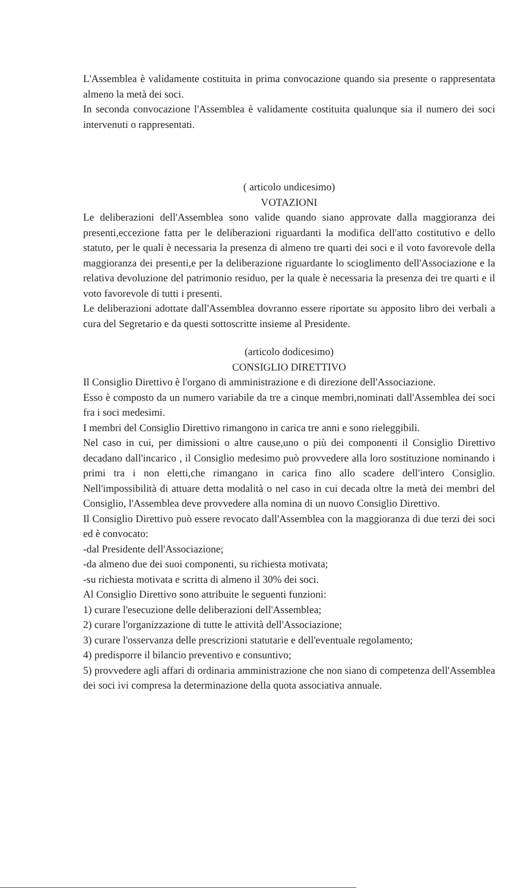L'Assemblea è validamente costituita in prima convocazione quando sia presente o rappresentata almeno la metà dei soci.
In seconda convocazione l'Assemblea è validamente costituita qualunque sia il numero dei soci intervenuti o rappresentati.
( articolo undicesimo)
VOTAZIONI
Le deliberazioni dell'Assemblea sono valide quando siano approvate dalla maggioranza dei presenti,eccezione fatta per le deliberazioni riguardanti la modifica dell'atto costitutivo e dello statuto, per le quali è necessaria la presenza di almeno tre quarti dei soci e il voto favorevole della maggioranza dei presenti,e per la deliberazione riguardante lo scioglimento dell'Associazione e la relativa devoluzione del patrimonio residuo, per la quale è necessaria la presenza dei tre quarti e il voto favorevole di tutti i presenti.
Le deliberazioni adottate dall'Assemblea dovranno essere riportate su apposito libro dei verbali a cura del Segretario e da questi sottoscritte insieme al Presidente.
(articolo dodicesimo)
CONSIGLIO DIRETTIVO
Il Consiglio Direttivo è l'organo di amministrazione e di direzione dell'Associazione.
Esso è composto da un numero variabile da tre a cinque membri,nominati dall'Assemblea dei soci fra i soci medesimi.
I membri del Consiglio Direttivo rimangono in carica tre anni e sono rieleggibili.
Nel caso in cui, per dimissioni o altre cause,uno o più dei componenti il Consiglio Direttivo decadano dall'incarico , il Consiglio medesimo può provvedere alla loro sostituzione nominando i primi tra i non eletti,che rimangano in carica fino allo scadere dell'intero Consiglio. Nell'impossibilità di attuare detta modalità o nel caso in cui decada oltre la metà dei membri del Consiglio, l'Assemblea deve provvedere alla nomina di un nuovo Consiglio Direttivo.
Il Consiglio Direttivo può essere revocato dall'Assemblea con la maggioranza di due terzi dei soci ed è convocato:
-dal Presidente dell'Associazione;
-da almeno due dei suoi componenti, su richiesta motivata;
-su richiesta motivata e scritta di almeno il 30% dei soci.
Al Consiglio Direttivo sono attribuite le seguenti funzioni:
1) curare l'esecuzione delle deliberazioni dell'Assemblea;
2) curare l'organizzazione di tutte le attività dell'Associazione;
3) curare l'osservanza delle prescrizioni statutarie e dell'eventuale regolamento;
4) predisporre il bilancio preventivo e consuntivo;
5) provvedere agli affari di ordinaria amministrazione che non siano di competenza dell'Assemblea dei soci ivi compresa la determinazione della quota associativa annuale.